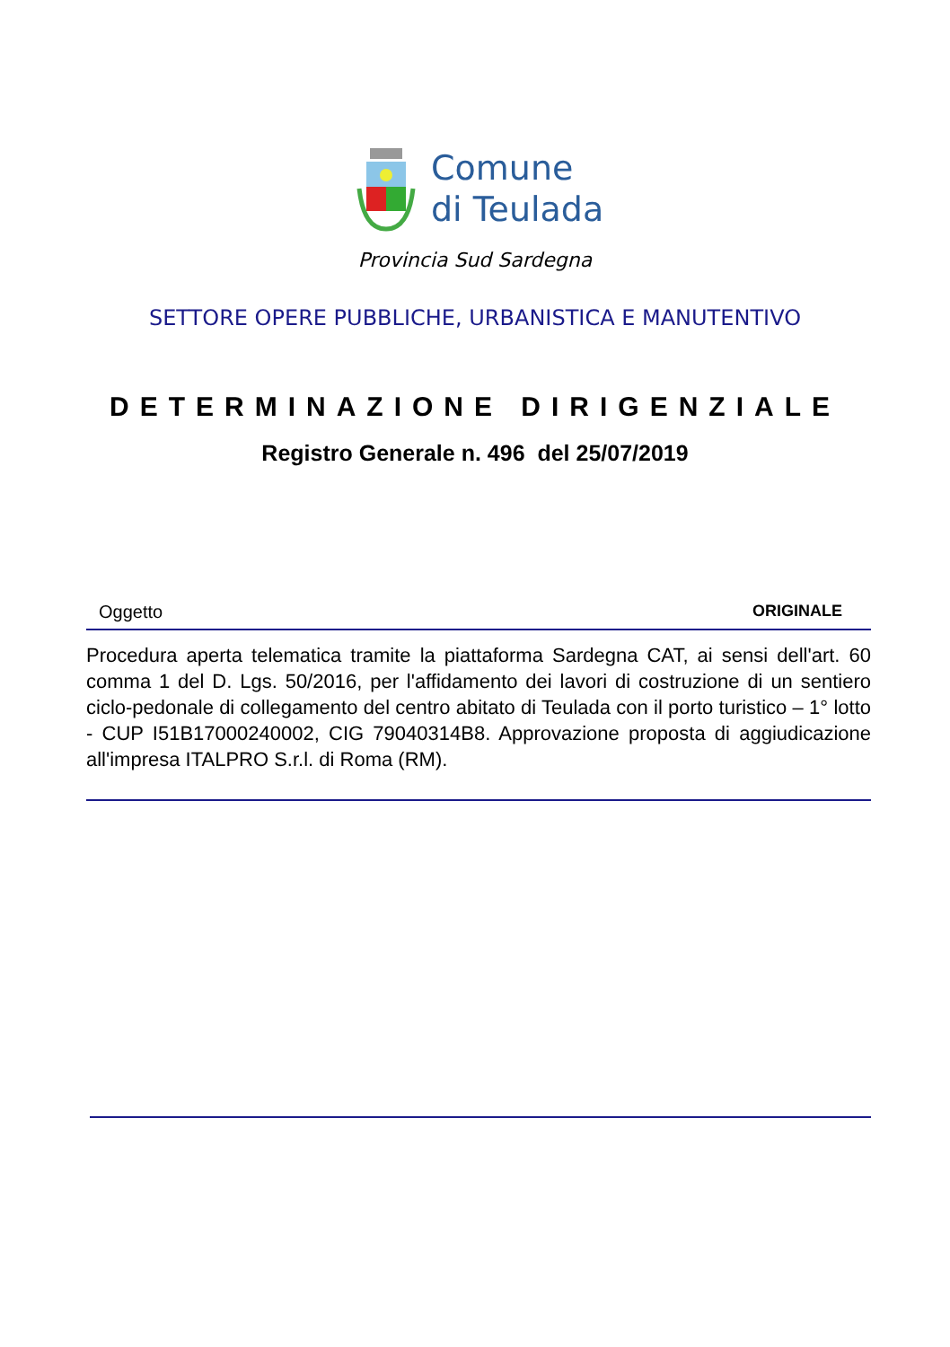Comune
di Teulada
Provincia Sud Sardegna
SETTORE OPERE PUBBLICHE, URBANISTICA E MANUTENTIVO
DETERMINAZIONE DIRIGENZIALE
Registro Generale n. 496 del 25/07/2019
Oggetto ORIGINALE
Procedura aperta telematica tramite la piattaforma Sardegna CAT, ai sensi dell'art. 60 comma 1 del D. Lgs. 50/2016, per l'affidamento dei lavori di costruzione di un sentiero ciclo-pedonale di collegamento del centro abitato di Teulada con il porto turistico – 1° lotto - CUP I51B17000240002, CIG 79040314B8. Approvazione proposta di aggiudicazione all'impresa ITALPRO S.r.l. di Roma (RM).